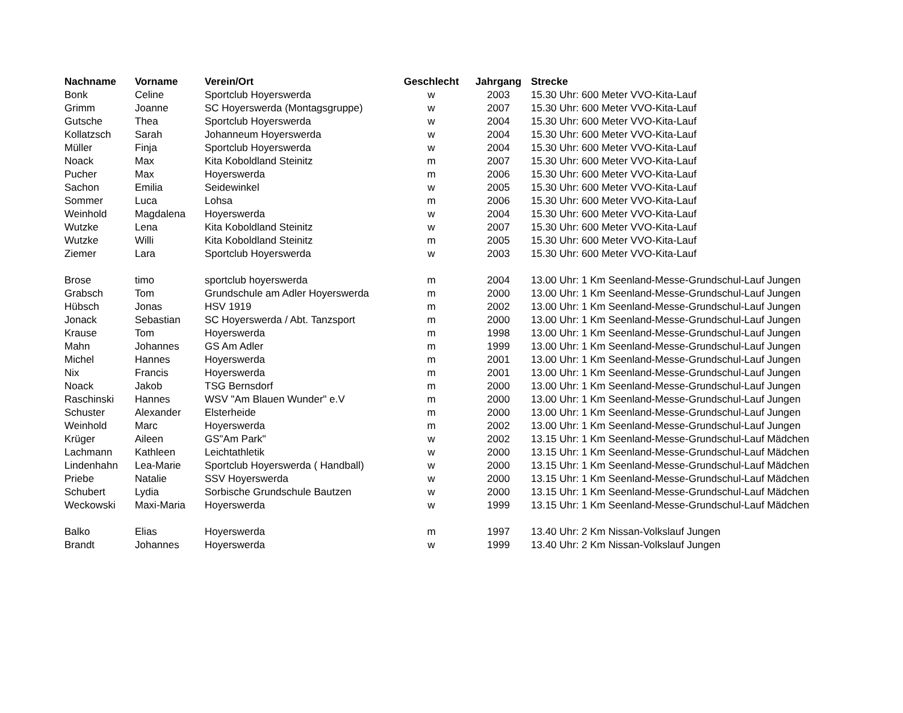| Nachname | Vorname | Verein/Ort | Geschlecht | Jahrgang | Strecke |
| --- | --- | --- | --- | --- | --- |
| Bonk | Celine | Sportclub Hoyerswerda | w | 2003 | 15.30 Uhr: 600 Meter VVO-Kita-Lauf |
| Grimm | Joanne | SC Hoyerswerda (Montagsgruppe) | w | 2007 | 15.30 Uhr: 600 Meter VVO-Kita-Lauf |
| Gutsche | Thea | Sportclub Hoyerswerda | w | 2004 | 15.30 Uhr: 600 Meter VVO-Kita-Lauf |
| Kollatzsch | Sarah | Johanneum Hoyerswerda | w | 2004 | 15.30 Uhr: 600 Meter VVO-Kita-Lauf |
| Müller | Finja | Sportclub Hoyerswerda | w | 2004 | 15.30 Uhr: 600 Meter VVO-Kita-Lauf |
| Noack | Max | Kita Koboldland Steinitz | m | 2007 | 15.30 Uhr: 600 Meter VVO-Kita-Lauf |
| Pucher | Max | Hoyerswerda | m | 2006 | 15.30 Uhr: 600 Meter VVO-Kita-Lauf |
| Sachon | Emilia | Seidewinkel | w | 2005 | 15.30 Uhr: 600 Meter VVO-Kita-Lauf |
| Sommer | Luca | Lohsa | m | 2006 | 15.30 Uhr: 600 Meter VVO-Kita-Lauf |
| Weinhold | Magdalena | Hoyerswerda | w | 2004 | 15.30 Uhr: 600 Meter VVO-Kita-Lauf |
| Wutzke | Lena | Kita Koboldland Steinitz | w | 2007 | 15.30 Uhr: 600 Meter VVO-Kita-Lauf |
| Wutzke | Willi | Kita Koboldland Steinitz | m | 2005 | 15.30 Uhr: 600 Meter VVO-Kita-Lauf |
| Ziemer | Lara | Sportclub Hoyerswerda | w | 2003 | 15.30 Uhr: 600 Meter VVO-Kita-Lauf |
| Brose | timo | sportclub hoyerswerda | m | 2004 | 13.00 Uhr: 1 Km Seenland-Messe-Grundschul-Lauf Jungen |
| Grabsch | Tom | Grundschule am Adler Hoyerswerda | m | 2000 | 13.00 Uhr: 1 Km Seenland-Messe-Grundschul-Lauf Jungen |
| Hübsch | Jonas | HSV 1919 | m | 2002 | 13.00 Uhr: 1 Km Seenland-Messe-Grundschul-Lauf Jungen |
| Jonack | Sebastian | SC Hoyerswerda / Abt. Tanzsport | m | 2000 | 13.00 Uhr: 1 Km Seenland-Messe-Grundschul-Lauf Jungen |
| Krause | Tom | Hoyerswerda | m | 1998 | 13.00 Uhr: 1 Km Seenland-Messe-Grundschul-Lauf Jungen |
| Mahn | Johannes | GS Am Adler | m | 1999 | 13.00 Uhr: 1 Km Seenland-Messe-Grundschul-Lauf Jungen |
| Michel | Hannes | Hoyerswerda | m | 2001 | 13.00 Uhr: 1 Km Seenland-Messe-Grundschul-Lauf Jungen |
| Nix | Francis | Hoyerswerda | m | 2001 | 13.00 Uhr: 1 Km Seenland-Messe-Grundschul-Lauf Jungen |
| Noack | Jakob | TSG Bernsdorf | m | 2000 | 13.00 Uhr: 1 Km Seenland-Messe-Grundschul-Lauf Jungen |
| Raschinski | Hannes | WSV "Am Blauen Wunder" e.V | m | 2000 | 13.00 Uhr: 1 Km Seenland-Messe-Grundschul-Lauf Jungen |
| Schuster | Alexander | Elsterheide | m | 2000 | 13.00 Uhr: 1 Km Seenland-Messe-Grundschul-Lauf Jungen |
| Weinhold | Marc | Hoyerswerda | m | 2002 | 13.00 Uhr: 1 Km Seenland-Messe-Grundschul-Lauf Jungen |
| Krüger | Aileen | GS"Am Park" | w | 2002 | 13.15 Uhr: 1 Km Seenland-Messe-Grundschul-Lauf Mädchen |
| Lachmann | Kathleen | Leichtathletik | w | 2000 | 13.15 Uhr: 1 Km Seenland-Messe-Grundschul-Lauf Mädchen |
| Lindenhahn | Lea-Marie | Sportclub Hoyerswerda ( Handball) | w | 2000 | 13.15 Uhr: 1 Km Seenland-Messe-Grundschul-Lauf Mädchen |
| Priebe | Natalie | SSV Hoyerswerda | w | 2000 | 13.15 Uhr: 1 Km Seenland-Messe-Grundschul-Lauf Mädchen |
| Schubert | Lydia | Sorbische Grundschule Bautzen | w | 2000 | 13.15 Uhr: 1 Km Seenland-Messe-Grundschul-Lauf Mädchen |
| Weckowski | Maxi-Maria | Hoyerswerda | w | 1999 | 13.15 Uhr: 1 Km Seenland-Messe-Grundschul-Lauf Mädchen |
| Balko | Elias | Hoyerswerda | m | 1997 | 13.40 Uhr: 2 Km Nissan-Volkslauf Jungen |
| Brandt | Johannes | Hoyerswerda | w | 1999 | 13.40 Uhr: 2 Km Nissan-Volkslauf Jungen |